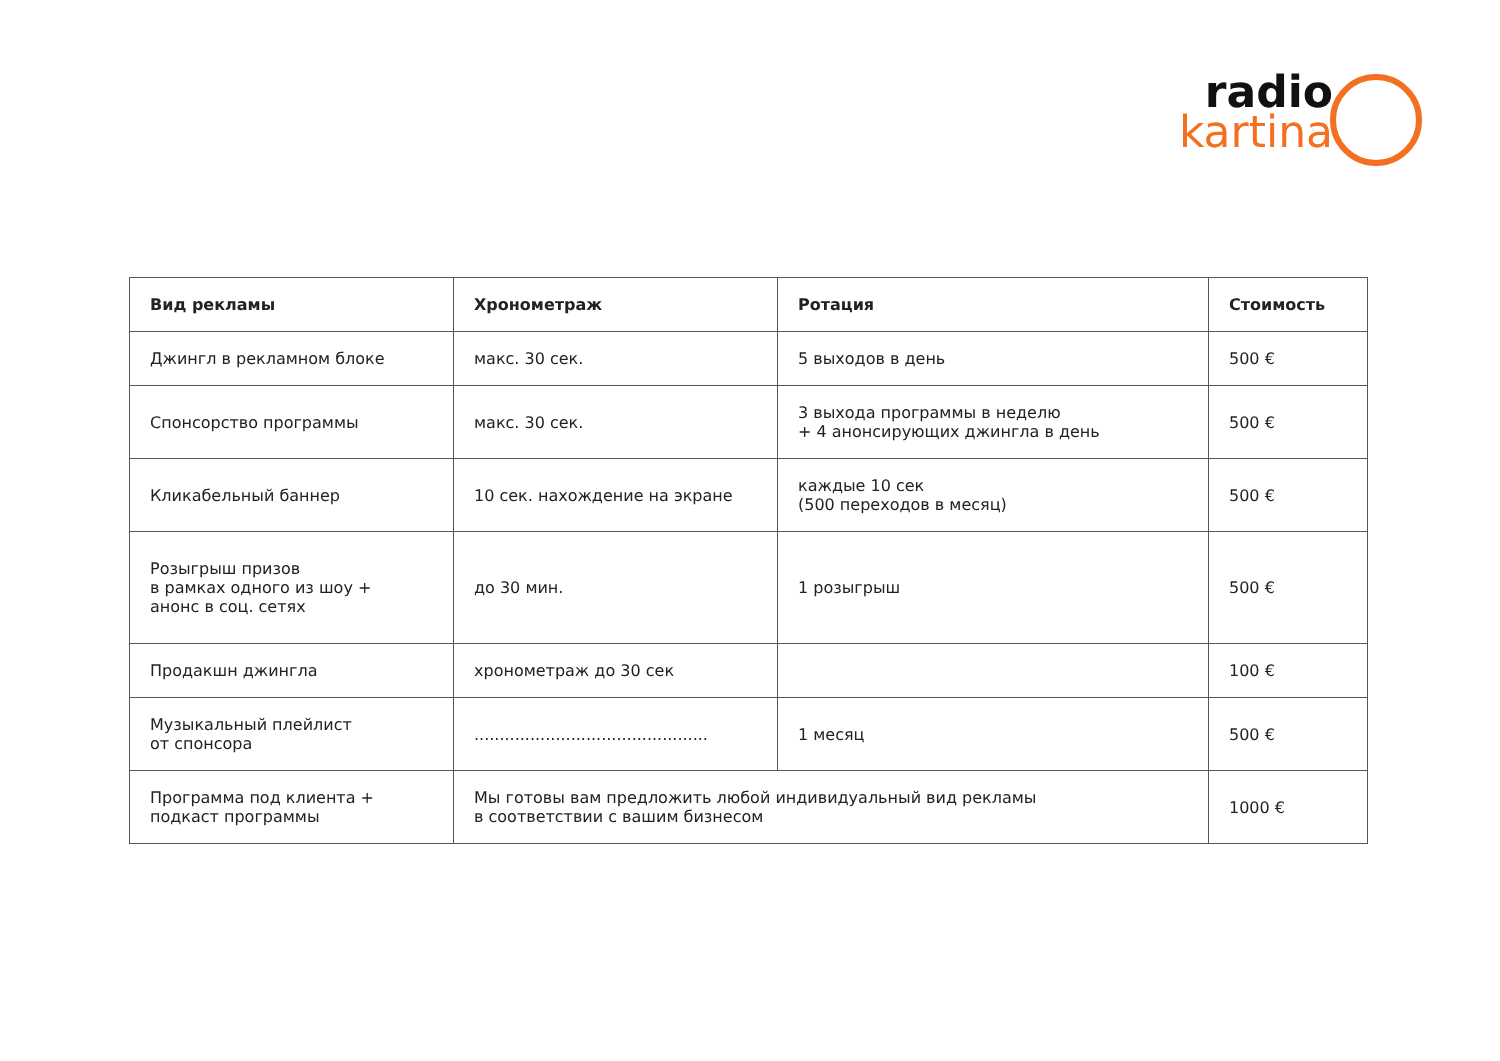radio
kartina
| Вид рекламы | Хронометраж | Ротация | Стоимость |
| --- | --- | --- | --- |
| Джингл в рекламном блоке | макс. 30 сек. | 5 выходов в день | 500 € |
| Спонсорство программы | макс. 30 сек. | 3 выхода программы в неделю + 4 анонсирующих джингла в день | 500 € |
| Кликабельный баннер | 10 сек. нахождение на экране | каждые 10 сек (500 переходов в месяц) | 500 € |
| Розыгрыш призов в рамках одного из шоу + анонс в соц. сетях | до 30 мин. | 1 розыгрыш | 500 € |
| Продакшн джингла | хронометраж до 30 сек | | 100 € |
| Музыкальный плейлист от спонсора | .............................................. | 1 месяц | 500 € |
| Программа под клиента + подкаст программы | Мы готовы вам предложить любой индивидуальный вид рекламы в соответствии с вашим бизнесом | | 1000 € |